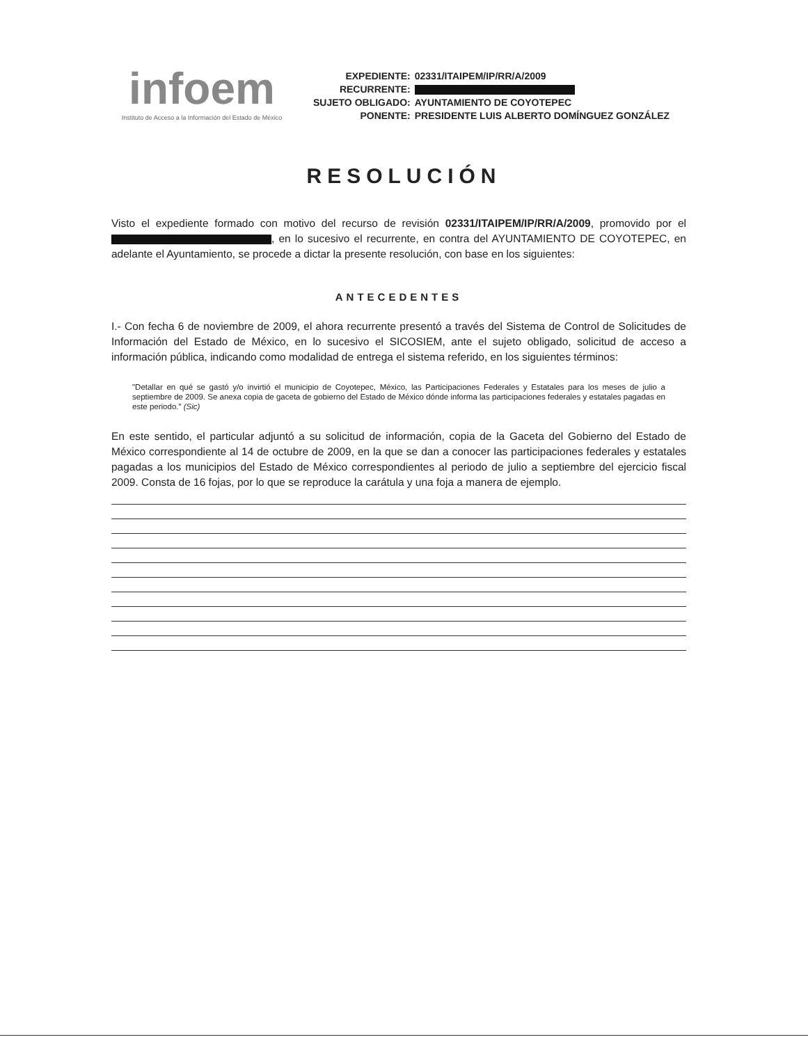infoem
Instituto de Acceso a la Información del Estado de México
| EXPEDIENTE: | 02331/ITAIPEM/IP/RR/A/2009 |
| RECURRENTE: | |
| SUJETO OBLIGADO: | AYUNTAMIENTO DE COYOTEPEC |
| PONENTE: | PRESIDENTE LUIS ALBERTO DOMÍNGUEZ GONZÁLEZ |
RESOLUCIÓN
Visto el expediente formado con motivo del recurso de revisión 02331/ITAIPEM/IP/RR/A/2009, promovido por el , en lo sucesivo el recurrente, en contra del AYUNTAMIENTO DE COYOTEPEC, en adelante el Ayuntamiento, se procede a dictar la presente resolución, con base en los siguientes:
ANTECEDENTES
I.- Con fecha 6 de noviembre de 2009, el ahora recurrente presentó a través del Sistema de Control de Solicitudes de Información del Estado de México, en lo sucesivo el SICOSIEM, ante el sujeto obligado, solicitud de acceso a información pública, indicando como modalidad de entrega el sistema referido, en los siguientes términos:
"Detallar en qué se gastó y/o invirtió el municipio de Coyotepec, México, las Participaciones Federales y Estatales para los meses de julio a septiembre de 2009. Se anexa copia de gaceta de gobierno del Estado de México dónde informa las participaciones federales y estatales pagadas en este periodo." (Sic)
En este sentido, el particular adjuntó a su solicitud de información, copia de la Gaceta del Gobierno del Estado de México correspondiente al 14 de octubre de 2009, en la que se dan a conocer las participaciones federales y estatales pagadas a los municipios del Estado de México correspondientes al periodo de julio a septiembre del ejercicio fiscal 2009. Consta de 16 fojas, por lo que se reproduce la carátula y una foja a manera de ejemplo.